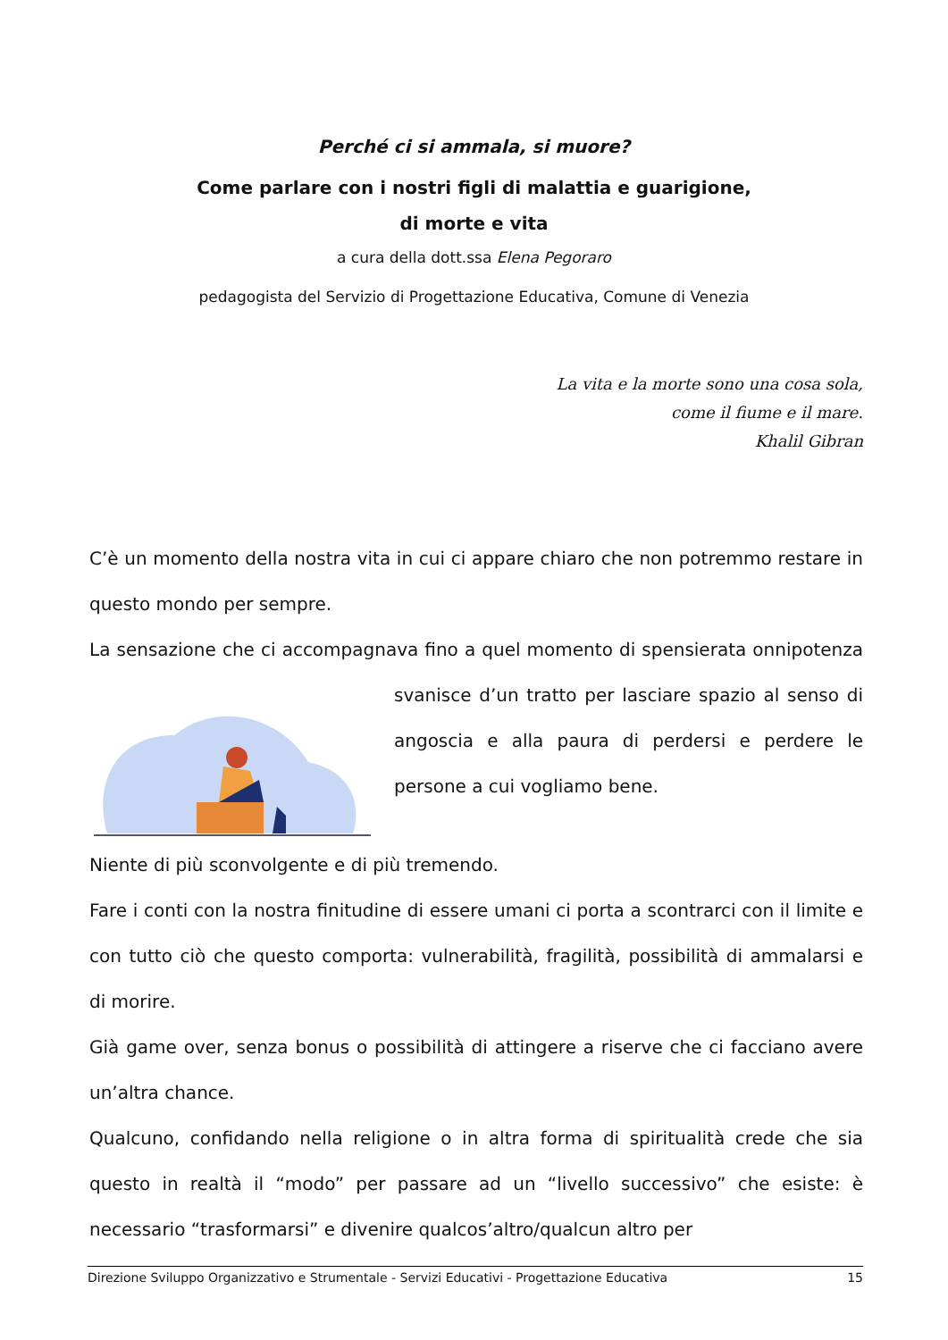Perché ci si ammala, si muore?
Come parlare con i nostri figli di malattia e guarigione,
di morte e vita
a cura della dott.ssa Elena Pegoraro
pedagogista del Servizio di Progettazione Educativa, Comune di Venezia
La vita e la morte sono una cosa sola,
come il fiume e il mare.
Khalil Gibran
C’è un momento della nostra vita in cui ci appare chiaro che non potremmo restare in questo mondo per sempre.
La sensazione che ci accompagnava fino a quel momento di spensierata onnipotenza svanisce d’un tratto per lasciare spazio al senso di angoscia e alla paura di perdersi e perdere le persone a cui vogliamo bene.
Niente di più sconvolgente e di più tremendo.
Fare i conti con la nostra finitudine di essere umani ci porta a scontrarci con il limite e con tutto ciò che questo comporta: vulnerabilità, fragilità, possibilità di ammalarsi e di morire.
Già game over, senza bonus o possibilità di attingere a riserve che ci facciano avere un’altra chance.
Qualcuno, confidando nella religione o in altra forma di spiritualità crede che sia questo in realtà il “modo” per passare ad un “livello successivo” che esiste: è necessario “trasformarsi” e divenire qualcos’altro/qualcun altro per
Direzione Sviluppo Organizzativo e Strumentale - Servizi Educativi - Progettazione Educativa 15